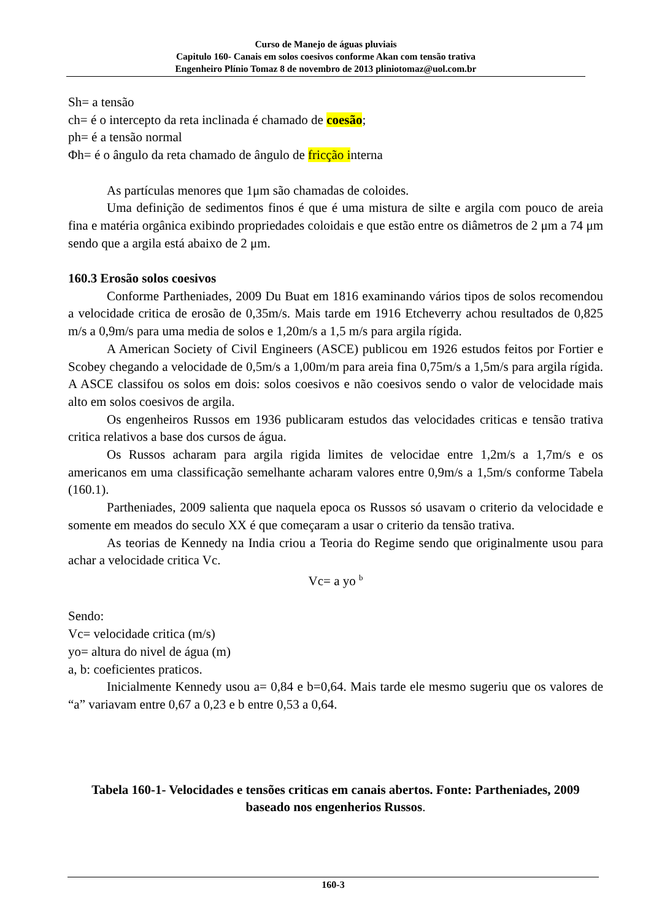Curso de Manejo de águas pluviais
Capitulo 160- Canais em solos coesivos conforme Akan com tensão trativa
Engenheiro Plínio Tomaz 8 de novembro de 2013 pliniotomaz@uol.com.br
Sh= a tensão
ch= é o intercepto da reta inclinada é chamado de coesão;
ph= é a tensão normal
Φh= é o ângulo da reta chamado de ângulo de fricção interna
As partículas menores que 1μm são chamadas de coloides.
Uma definição de sedimentos finos é que é uma mistura de silte e argila com pouco de areia fina e matéria orgânica exibindo propriedades coloidais e que estão entre os diâmetros de 2 μm a 74 μm sendo que a argila está abaixo de 2 μm.
160.3 Erosão solos coesivos
Conforme Partheniades, 2009 Du Buat em 1816 examinando vários tipos de solos recomendou a velocidade critica de erosão de 0,35m/s. Mais tarde em 1916 Etcheverry achou resultados de 0,825 m/s a 0,9m/s para uma media de solos e 1,20m/s a 1,5 m/s para argila rígida.
A American Society of Civil Engineers (ASCE) publicou em 1926 estudos feitos por Fortier e Scobey chegando a velocidade de 0,5m/s a 1,00m/m para areia fina 0,75m/s a 1,5m/s para argila rígida. A ASCE classifou os solos em dois: solos coesivos e não coesivos sendo o valor de velocidade mais alto em solos coesivos de argila.
Os engenheiros Russos em 1936 publicaram estudos das velocidades criticas e tensão trativa critica relativos a base dos cursos de água.
Os Russos acharam para argila rigida limites de velocidae entre 1,2m/s a 1,7m/s e os americanos em uma classificação semelhante acharam valores entre 0,9m/s a 1,5m/s conforme Tabela (160.1).
Partheniades, 2009 salienta que naquela epoca os Russos só usavam o criterio da velocidade e somente em meados do seculo XX é que começaram a usar o criterio da tensão trativa.
As teorias de Kennedy na India criou a Teoria do Regime sendo que originalmente usou para achar a velocidade critica Vc.
Vc= a yo <sup>b</sup>
Sendo:
Vc= velocidade critica (m/s)
yo= altura do nivel de água (m)
a, b: coeficientes praticos.
Inicialmente Kennedy usou a= 0,84 e b=0,64. Mais tarde ele mesmo sugeriu que os valores de “a” variavam entre 0,67 a 0,23 e b entre 0,53 a 0,64.
Tabela 160-1- Velocidades e tensões criticas em canais abertos. Fonte: Partheniades, 2009 baseado nos engenherios Russos.
160-3